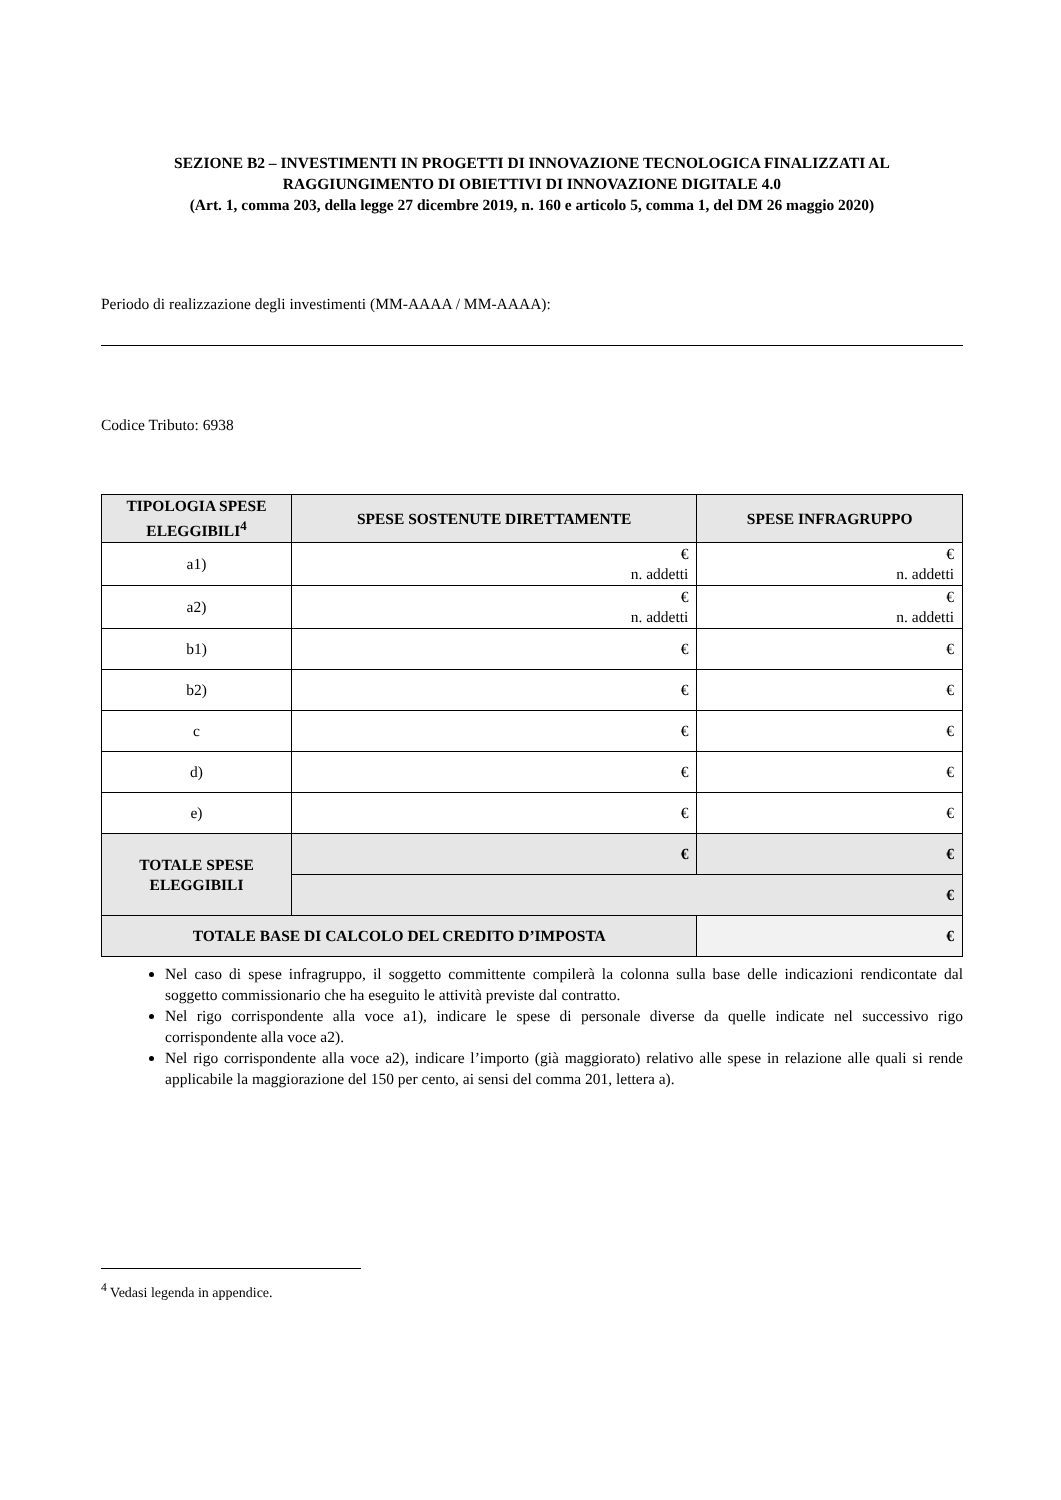SEZIONE B2 – INVESTIMENTI IN PROGETTI DI INNOVAZIONE TECNOLOGICA FINALIZZATI AL RAGGIUNGIMENTO DI OBIETTIVI DI INNOVAZIONE DIGITALE 4.0
(Art. 1, comma 203, della legge 27 dicembre 2019, n. 160 e articolo 5, comma 1, del DM 26 maggio 2020)
Periodo di realizzazione degli investimenti (MM-AAAA / MM-AAAA):
Codice Tributo: 6938
| TIPOLOGIA SPESE ELEGGIBILI<sup>4</sup> | SPESE SOSTENUTE DIRETTAMENTE | | SPESE INFRAGRUPPO |
| --- | --- | --- | --- |
| a1) | € n. addetti | | € n. addetti |
| a2) | € n. addetti | | € n. addetti |
| b1) | € | | € |
| b2) | € | | € |
| c | € | | € |
| d) | € | | € |
| e) | € | | € |
| TOTALE SPESE ELEGGIBILI | € | | € |
| | € | | |
| TOTALE BASE DI CALCOLO DEL CREDITO D’IMPOSTA | | € | |
Nel caso di spese infragruppo, il soggetto committente compilerà la colonna sulla base delle indicazioni rendicontate dal soggetto commissionario che ha eseguito le attività previste dal contratto.
Nel rigo corrispondente alla voce a1), indicare le spese di personale diverse da quelle indicate nel successivo rigo corrispondente alla voce a2).
Nel rigo corrispondente alla voce a2), indicare l’importo (già maggiorato) relativo alle spese in relazione alle quali si rende applicabile la maggiorazione del 150 per cento, ai sensi del comma 201, lettera a).
<sup>4</sup> Vedasi legenda in appendice.